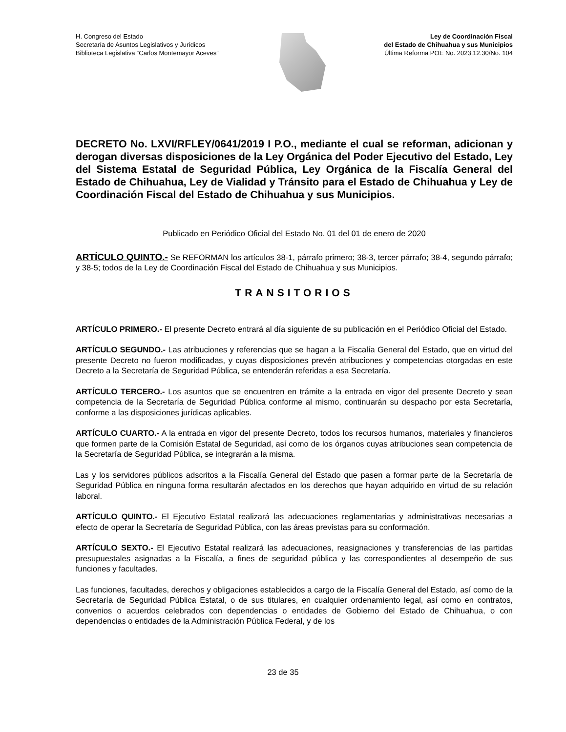H. Congreso del Estado
Secretaría de Asuntos Legislativos y Jurídicos
Biblioteca Legislativa “Carlos Montemayor Aceves”
Ley de Coordinación Fiscal
del Estado de Chihuahua y sus Municipios
Última Reforma POE No. 2023.12.30/No. 104
DECRETO No. LXVI/RFLEY/0641/2019 I P.O., mediante el cual se reforman, adicionan y derogan diversas disposiciones de la Ley Orgánica del Poder Ejecutivo del Estado, Ley del Sistema Estatal de Seguridad Pública, Ley Orgánica de la Fiscalía General del Estado de Chihuahua, Ley de Vialidad y Tránsito para el Estado de Chihuahua y Ley de Coordinación Fiscal del Estado de Chihuahua y sus Municipios.
Publicado en Periódico Oficial del Estado No. 01 del 01 de enero de 2020
ARTÍCULO QUINTO.- Se REFORMAN los artículos 38-1, párrafo primero; 38-3, tercer párrafo; 38-4, segundo párrafo; y 38-5; todos de la Ley de Coordinación Fiscal del Estado de Chihuahua y sus Municipios.
TRANSITORIOS
ARTÍCULO PRIMERO.- El presente Decreto entrará al día siguiente de su publicación en el Periódico Oficial del Estado.
ARTÍCULO SEGUNDO.- Las atribuciones y referencias que se hagan a la Fiscalía General del Estado, que en virtud del presente Decreto no fueron modificadas, y cuyas disposiciones prevén atribuciones y competencias otorgadas en este Decreto a la Secretaría de Seguridad Pública, se entenderán referidas a esa Secretaría.
ARTÍCULO TERCERO.- Los asuntos que se encuentren en trámite a la entrada en vigor del presente Decreto y sean competencia de la Secretaría de Seguridad Pública conforme al mismo, continuarán su despacho por esta Secretaría, conforme a las disposiciones jurídicas aplicables.
ARTÍCULO CUARTO.- A la entrada en vigor del presente Decreto, todos los recursos humanos, materiales y financieros que formen parte de la Comisión Estatal de Seguridad, así como de los órganos cuyas atribuciones sean competencia de la Secretaría de Seguridad Pública, se integrarán a la misma.
Las y los servidores públicos adscritos a la Fiscalía General del Estado que pasen a formar parte de la Secretaría de Seguridad Pública en ninguna forma resultarán afectados en los derechos que hayan adquirido en virtud de su relación laboral.
ARTÍCULO QUINTO.- El Ejecutivo Estatal realizará las adecuaciones reglamentarias y administrativas necesarias a efecto de operar la Secretaría de Seguridad Pública, con las áreas previstas para su conformación.
ARTÍCULO SEXTO.- El Ejecutivo Estatal realizará las adecuaciones, reasignaciones y transferencias de las partidas presupuestales asignadas a la Fiscalía, a fines de seguridad pública y las correspondientes al desempeño de sus funciones y facultades.
Las funciones, facultades, derechos y obligaciones establecidos a cargo de la Fiscalía General del Estado, así como de la Secretaría de Seguridad Pública Estatal, o de sus titulares, en cualquier ordenamiento legal, así como en contratos, convenios o acuerdos celebrados con dependencias o entidades de Gobierno del Estado de Chihuahua, o con dependencias o entidades de la Administración Pública Federal, y de los
23 de 35